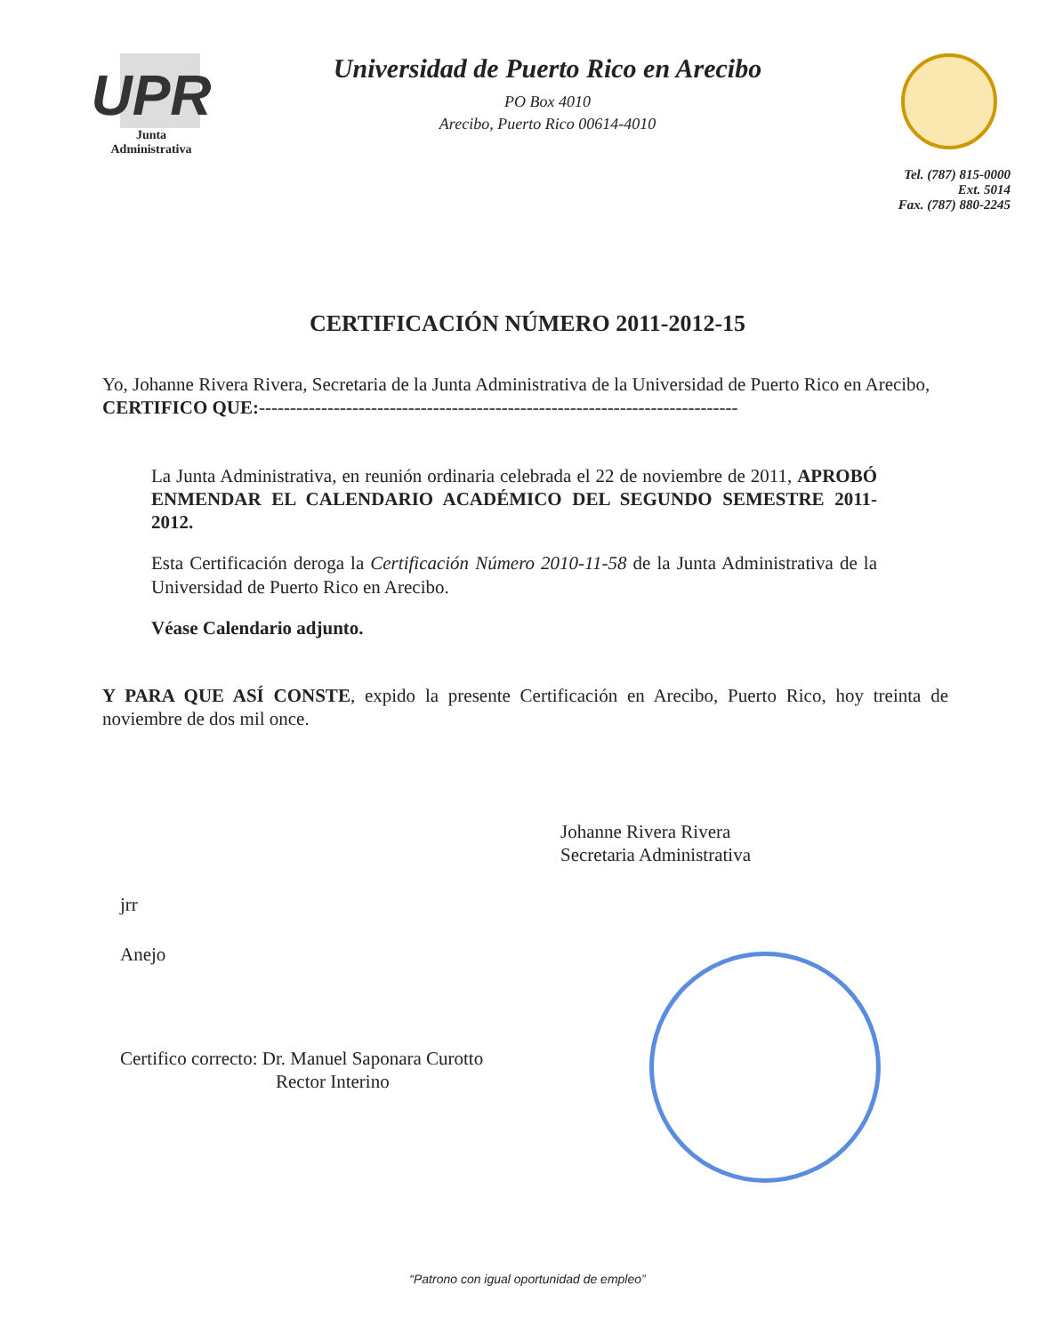UPR
Junta
Administrativa
Universidad de Puerto Rico en Arecibo
PO Box 4010
Arecibo, Puerto Rico 00614-4010
Tel. (787) 815-0000
Ext. 5014
Fax. (787) 880-2245
CERTIFICACIÓN NÚMERO 2011-2012-15
Yo, Johanne Rivera Rivera, Secretaria de la Junta Administrativa de la Universidad de Puerto Rico en Arecibo, CERTIFICO QUE:-----------------------------------------------------------------------------
La Junta Administrativa, en reunión ordinaria celebrada el 22 de noviembre de 2011, APROBÓ ENMENDAR EL CALENDARIO ACADÉMICO DEL SEGUNDO SEMESTRE 2011-2012.
Esta Certificación deroga la Certificación Número 2010-11-58 de la Junta Administrativa de la Universidad de Puerto Rico en Arecibo.
Véase Calendario adjunto.
Y PARA QUE ASÍ CONSTE, expido la presente Certificación en Arecibo, Puerto Rico, hoy treinta de noviembre de dos mil once.
Johanne Rivera Rivera
Secretaria Administrativa
jrr
Anejo
Certifico correcto: Dr. Manuel Saponara Curotto
Rector Interino
“Patrono con igual oportunidad de empleo”